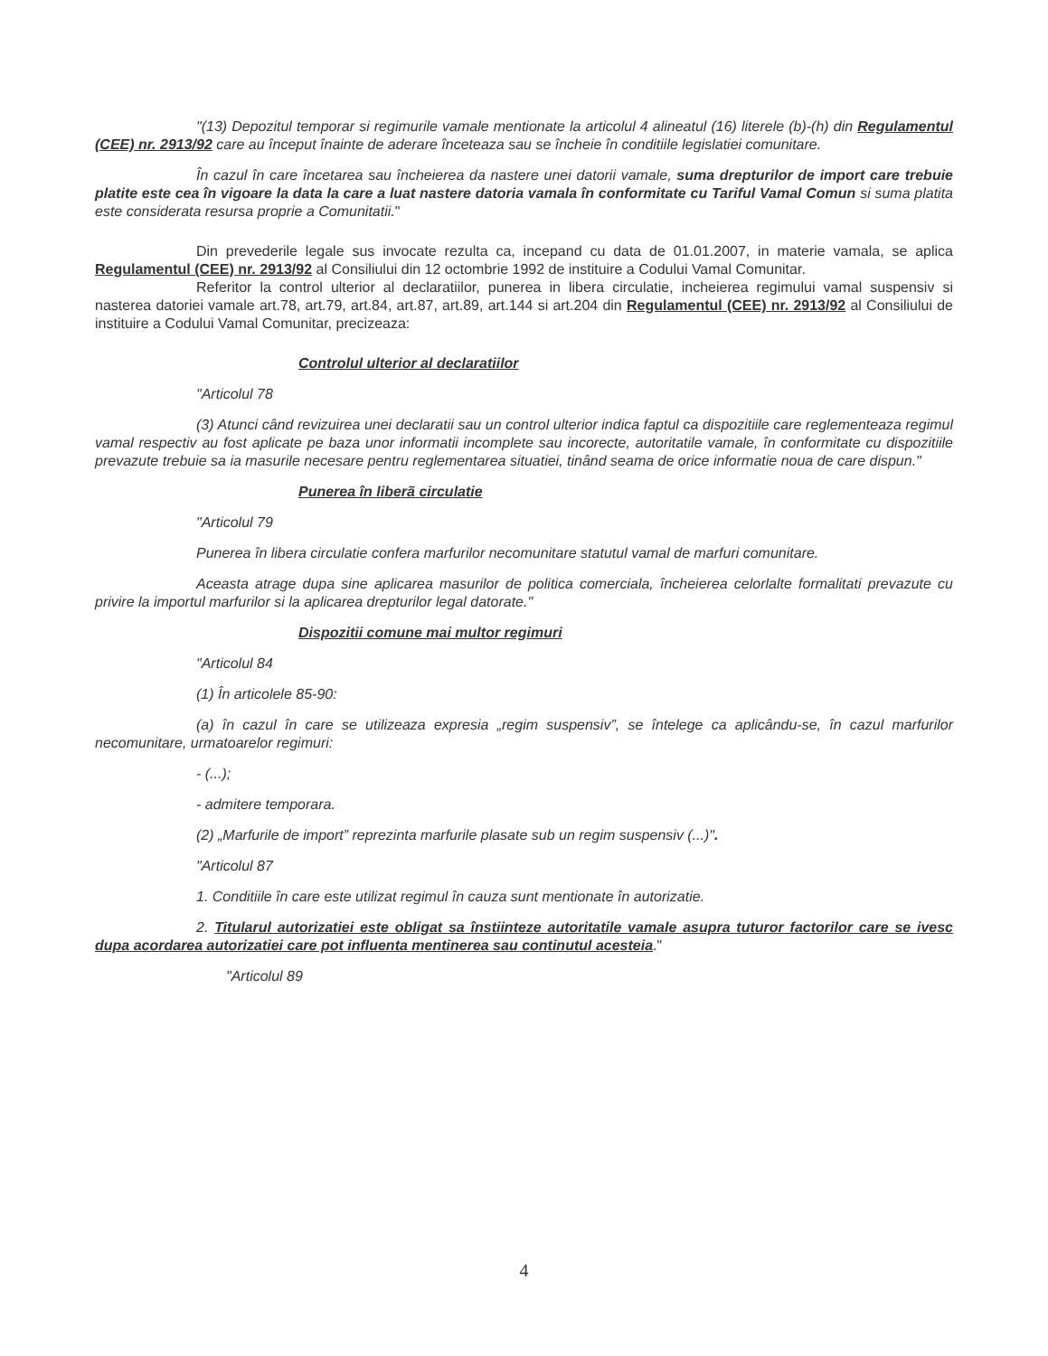"(13) Depozitul temporar si regimurile vamale mentionate la articolul 4 alineatul (16) literele (b)-(h) din Regulamentul (CEE) nr. 2913/92 care au început înainte de aderare înceteaza sau se încheie în conditiile legislatiei comunitare.
În cazul în care încetarea sau încheierea da nastere unei datorii vamale, suma drepturilor de import care trebuie platite este cea în vigoare la data la care a luat nastere datoria vamala în conformitate cu Tariful Vamal Comun si suma platita este considerata resursa proprie a Comunitatii."
Din prevederile legale sus invocate rezulta ca, incepand cu data de 01.01.2007, in materie vamala, se aplica Regulamentul (CEE) nr. 2913/92 al Consiliului din 12 octombrie 1992 de instituire a Codului Vamal Comunitar.
Referitor la control ulterior al declaratiilor, punerea in libera circulatie, incheierea regimului vamal suspensiv si nasterea datoriei vamale art.78, art.79, art.84, art.87, art.89, art.144 si art.204 din Regulamentul (CEE) nr. 2913/92 al Consiliului de instituire a Codului Vamal Comunitar, precizeaza:
Controlul ulterior al declaratiilor
"Articolul 78
(3) Atunci când revizuirea unei declaratii sau un control ulterior indica faptul ca dispozitiile care reglementeaza regimul vamal respectiv au fost aplicate pe baza unor informatii incomplete sau incorecte, autoritatile vamale, în conformitate cu dispozitiile prevazute trebuie sa ia masurile necesare pentru reglementarea situatiei, tinând seama de orice informatie noua de care dispun."
Punerea în liberã circulatie
"Articolul 79
Punerea în libera circulatie confera marfurilor necomunitare statutul vamal de marfuri comunitare.
Aceasta atrage dupa sine aplicarea masurilor de politica comerciala, încheierea celorlalte formalitati prevazute cu privire la importul marfurilor si la aplicarea drepturilor legal datorate."
Dispozitii comune mai multor regimuri
"Articolul 84
(1) În articolele 85-90:
(a) în cazul în care se utilizeaza expresia „regim suspensiv”, se întelege ca aplicându-se, în cazul marfurilor necomunitare, urmatoarelor regimuri:
- (...);
- admitere temporara.
(2) „Marfurile de import” reprezinta marfurile plasate sub un regim suspensiv (...)".
"Articolul 87
1. Conditiile în care este utilizat regimul în cauza sunt mentionate în autorizatie.
2. Titularul autorizatiei este obligat sa înstiinteze autoritatile vamale asupra tuturor factorilor care se ivesc dupa acordarea autorizatiei care pot influenta mentinerea sau continutul acesteia."
"Articolul 89
4